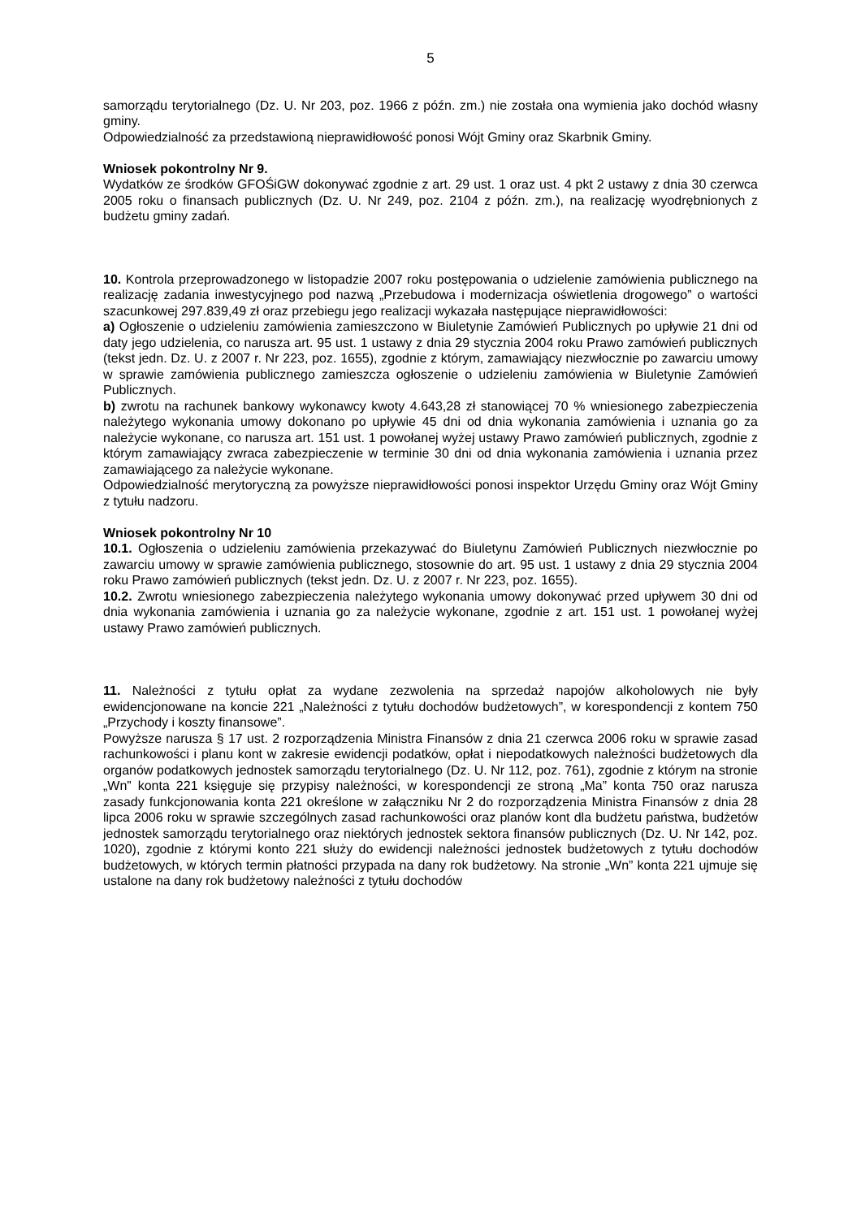5
samorządu terytorialnego (Dz. U. Nr 203, poz. 1966 z późn. zm.) nie została ona wymienia jako dochód własny gminy.
Odpowiedzialność za przedstawioną nieprawidłowość ponosi Wójt Gminy oraz Skarbnik Gminy.
Wniosek pokontrolny Nr 9.
Wydatków ze środków GFOŚiGW dokonywać zgodnie z art. 29 ust. 1 oraz ust. 4 pkt 2 ustawy z dnia 30 czerwca 2005 roku o finansach publicznych (Dz. U. Nr 249, poz. 2104 z późn. zm.), na realizację wyodrębnionych z budżetu gminy zadań.
10. Kontrola przeprowadzonego w listopadzie 2007 roku postępowania o udzielenie zamówienia publicznego na realizację zadania inwestycyjnego pod nazwą „Przebudowa i modernizacja oświetlenia drogowego” o wartości szacunkowej 297.839,49 zł oraz przebiegu jego realizacji wykazała następujące nieprawidłowości:
a) Ogłoszenie o udzieleniu zamówienia zamieszczono w Biuletynie Zamówień Publicznych po upływie 21 dni od daty jego udzielenia, co narusza art. 95 ust. 1 ustawy z dnia 29 stycznia 2004 roku Prawo zamówień publicznych (tekst jedn. Dz. U. z 2007 r. Nr 223, poz. 1655), zgodnie z którym, zamawiający niezwłocznie po zawarciu umowy w sprawie zamówienia publicznego zamieszcza ogłoszenie o udzieleniu zamówienia w Biuletynie Zamówień Publicznych.
b) zwrotu na rachunek bankowy wykonawcy kwoty 4.643,28 zł stanowiącej 70 % wniesionego zabezpieczenia należytego wykonania umowy dokonano po upływie 45 dni od dnia wykonania zamówienia i uznania go za należycie wykonane, co narusza art. 151 ust. 1 powołanej wyżej ustawy Prawo zamówień publicznych, zgodnie z którym zamawiający zwraca zabezpieczenie w terminie 30 dni od dnia wykonania zamówienia i uznania przez zamawiającego za należycie wykonane.
Odpowiedzialność merytoryczną za powyższe nieprawidłowości ponosi inspektor Urzędu Gminy oraz Wójt Gminy z tytułu nadzoru.
Wniosek pokontrolny Nr 10
10.1. Ogłoszenia o udzieleniu zamówienia przekazywać do Biuletynu Zamówień Publicznych niezwłocznie po zawarciu umowy w sprawie zamówienia publicznego, stosownie do art. 95 ust. 1 ustawy z dnia 29 stycznia 2004 roku Prawo zamówień publicznych (tekst jedn. Dz. U. z 2007 r. Nr 223, poz. 1655).
10.2. Zwrotu wniesionego zabezpieczenia należytego wykonania umowy dokonywać przed upływem 30 dni od dnia wykonania zamówienia i uznania go za należycie wykonane, zgodnie z art. 151 ust. 1 powołanej wyżej ustawy Prawo zamówień publicznych.
11. Należności z tytułu opłat za wydane zezwolenia na sprzedaż napojów alkoholowych nie były ewidencjonowane na koncie 221 „Należności z tytułu dochodów budżetowych”, w korespondencji z kontem 750 „Przychody i koszty finansowe”.
Powyższe narusza § 17 ust. 2 rozporządzenia Ministra Finansów z dnia 21 czerwca 2006 roku w sprawie zasad rachunkowości i planu kont w zakresie ewidencji podatków, opłat i niepodatkowych należności budżetowych dla organów podatkowych jednostek samorządu terytorialnego (Dz. U. Nr 112, poz. 761), zgodnie z którym na stronie „Wn” konta 221 księguje się przypisy należności, w korespondencji ze stroną „Ma” konta 750 oraz narusza zasady funkcjonowania konta 221 określone w załączniku Nr 2 do rozporządzenia Ministra Finansów z dnia 28 lipca 2006 roku w sprawie szczególnych zasad rachunkowości oraz planów kont dla budżetu państwa, budżetów jednostek samorządu terytorialnego oraz niektórych jednostek sektora finansów publicznych (Dz. U. Nr 142, poz. 1020), zgodnie z którymi konto 221 służy do ewidencji należności jednostek budżetowych z tytułu dochodów budżetowych, w których termin płatności przypada na dany rok budżetowy. Na stronie „Wn” konta 221 ujmuje się ustalone na dany rok budżetowy należności z tytułu dochodów